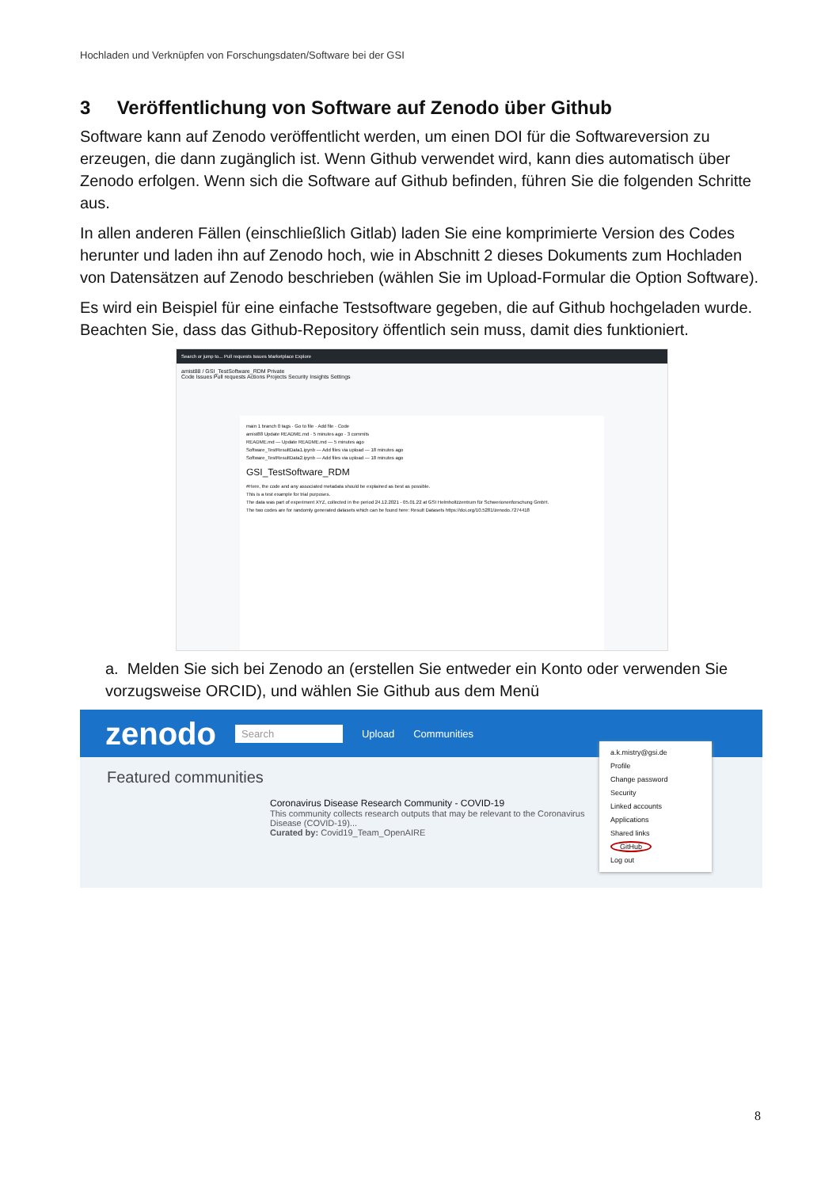Hochladen und Verknüpfen von Forschungsdaten/Software bei der GSI
3 Veröffentlichung von Software auf Zenodo über Github
Software kann auf Zenodo veröffentlicht werden, um einen DOI für die Softwareversion zu erzeugen, die dann zugänglich ist. Wenn Github verwendet wird, kann dies automatisch über Zenodo erfolgen. Wenn sich die Software auf Github befinden, führen Sie die folgenden Schritte aus.
In allen anderen Fällen (einschließlich Gitlab) laden Sie eine komprimierte Version des Codes herunter und laden ihn auf Zenodo hoch, wie in Abschnitt 2 dieses Dokuments zum Hochladen von Datensätzen auf Zenodo beschrieben (wählen Sie im Upload-Formular die Option Software).
Es wird ein Beispiel für eine einfache Testsoftware gegeben, die auf Github hochgeladen wurde. Beachten Sie, dass das Github-Repository öffentlich sein muss, damit dies funktioniert.
Search or jump to... Pull requests Issues Marketplace Explore
amist88 / GSI_TestSoftware_RDM Private
Code Issues Pull requests Actions Projects Security Insights Settings
main 1 branch 0 tags · Go to file · Add file · Code
amist88 Update README.md · 5 minutes ago · 3 commits
README.md — Update README.md — 5 minutes ago
Software_TestResultData1.ipynb — Add files via upload — 18 minutes ago
Software_TestResultData2.ipynb — Add files via upload — 18 minutes ago
GSI_TestSoftware_RDM
#Here, the code and any associated metadata should be explained as best as possible.
This is a test example for trial purposes.
The data was part of experiment XYZ, collected in the period 24.12.2021 - 05.01.22 at GSI Helmholtzzentrum für Schwerionenforschung GmbH.
The two codes are for randomly generated datasets which can be found here: Result Datasets https://doi.org/10.5281/zenodo.7274418
a. Melden Sie sich bei Zenodo an (erstellen Sie entweder ein Konto oder verwenden Sie vorzugsweise ORCID), und wählen Sie Github aus dem Menü
zenodo Search Upload Communities
Featured communities
Coronavirus Disease Research Community - COVID-19
This community collects research outputs that may be relevant to the Coronavirus Disease (COVID-19)...
Curated by: Covid19_Team_OpenAIRE
a.k.mistry@gsi.de
Profile
Change password
Security
Linked accounts
Applications
Shared links
GitHub
Log out
8